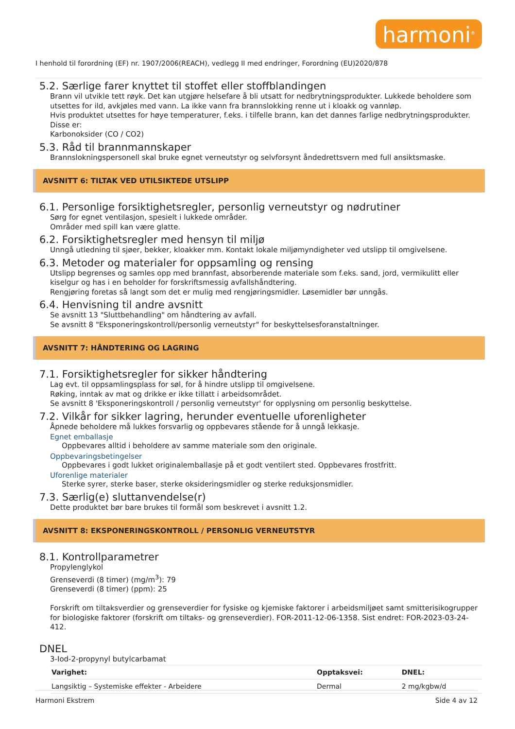harmoni<sup>®</sup>
I henhold til forordning (EF) nr. 1907/2006(REACH), vedlegg II med endringer, Forordning (EU)2020/878
5.2. Særlige farer knyttet til stoffet eller stoffblandingen
Brann vil utvikle tett røyk. Det kan utgjøre helsefare å bli utsatt for nedbrytningsprodukter. Lukkede beholdere som utsettes for ild, avkjøles med vann. La ikke vann fra brannslokking renne ut i kloakk og vannløp.
Hvis produktet utsettes for høye temperaturer, f.eks. i tilfelle brann, kan det dannes farlige nedbrytningsprodukter. Disse er:
Karbonoksider (CO / CO2)
5.3. Råd til brannmannskaper
Brannslokningspersonell skal bruke egnet verneutstyr og selvforsynt åndedrettsvern med full ansiktsmaske.
AVSNITT 6: TILTAK VED UTILSIKTEDE UTSLIPP
6.1. Personlige forsiktighetsregler, personlig verneutstyr og nødrutiner
Sørg for egnet ventilasjon, spesielt i lukkede områder.
Områder med spill kan være glatte.
6.2. Forsiktighetsregler med hensyn til miljø
Unngå utledning til sjøer, bekker, kloakker mm. Kontakt lokale miljømyndigheter ved utslipp til omgivelsene.
6.3. Metoder og materialer for oppsamling og rensing
Utslipp begrenses og samles opp med brannfast, absorberende materiale som f.eks. sand, jord, vermikulitt eller kiselgur og has i en beholder for forskriftsmessig avfallshåndtering.
Rengjøring foretas så langt som det er mulig med rengjøringsmidler. Løsemidler bør unngås.
6.4. Henvisning til andre avsnitt
Se avsnitt 13 "Sluttbehandling" om håndtering av avfall.
Se avsnitt 8 "Eksponeringskontroll/personlig verneutstyr" for beskyttelsesforanstaltninger.
AVSNITT 7: HÅNDTERING OG LAGRING
7.1. Forsiktighetsregler for sikker håndtering
Lag evt. til oppsamlingsplass for søl, for å hindre utslipp til omgivelsene.
Røking, inntak av mat og drikke er ikke tillatt i arbeidsområdet.
Se avsnitt 8 'Eksponeringskontroll / personlig verneutstyr' for opplysning om personlig beskyttelse.
7.2. Vilkår for sikker lagring, herunder eventuelle uforenligheter
Åpnede beholdere må lukkes forsvarlig og oppbevares stående for å unngå lekkasje.
Egnet emballasje
Oppbevares alltid i beholdere av samme materiale som den originale.
Oppbevaringsbetingelser
Oppbevares i godt lukket originalemballasje på et godt ventilert sted. Oppbevares frostfritt.
Uforenlige materialer
Sterke syrer, sterke baser, sterke oksideringsmidler og sterke reduksjonsmidler.
7.3. Særlig(e) sluttanvendelse(r)
Dette produktet bør bare brukes til formål som beskrevet i avsnitt 1.2.
AVSNITT 8: EKSPONERINGSKONTROLL / PERSONLIG VERNEUTSTYR
8.1. Kontrollparametrer
Propylenglykol
Grenseverdi (8 timer) (mg/m<sup>3</sup>): 79
Grenseverdi (8 timer) (ppm): 25
Forskrift om tiltaksverdier og grenseverdier for fysiske og kjemiske faktorer i arbeidsmiljøet samt smitterisikogrupper for biologiske faktorer (forskrift om tiltaks- og grenseverdier). FOR-2011-12-06-1358. Sist endret: FOR-2023-03-24-412.
DNEL
3-Iod-2-propynyl butylcarbamat
| Varighet: | Opptaksvei: | DNEL: |
| --- | --- | --- |
| Langsiktig – Systemiske effekter - Arbeidere | Dermal | 2 mg/kgbw/d |
Harmoni Ekstrem Side 4 av 12